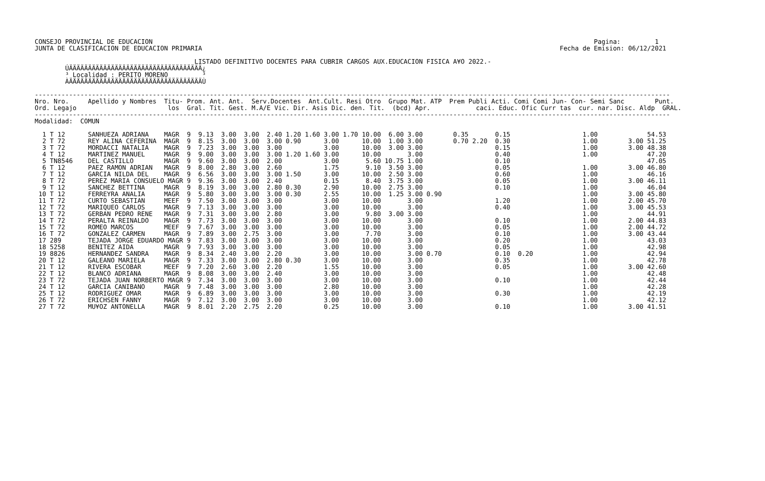CONSEJO PROVINCIAL DE EDUCACION                                                                                                                    Pagina:         1
JUNTA DE CLASIFICACION DE EDUCACION PRIMARIA                                                                                              Fecha de Emision: 06/12/2021

                                          LISTADO DEFINITIVO DOCENTES PARA CUBRIR CARGOS AUX.EDUCACION FISICA A¥O 2022.-
        ÚÄÄÄÄÄÄÄÄÄÄÄÄÄÄÄÄÄÄÄÄÄÄÄÄÄÄÄÄÄÄÄÄÄÄÄ¿
        ³ Localidad : PERITO MORENO         ³
        ÀÄÄÄÄÄÄÄÄÄÄÄÄÄÄÄÄÄÄÄÄÄÄÄÄÄÄÄÄÄÄÄÄÄÄÄÙ

-----------------------------------------------------------------------------------------------------------------------------------------------------------------------
Nro. Nro.     Apellido y Nombres  Titu- Prom. Ant. Ant.  Serv.Docentes  Ant.Cult. Resi Otro  Grupo Mat. ATP  Prem Publi Acti. Comi Comi Jun- Con- Semi Sanc        Punt.
Ord. Legajo                        los  Gral. Tit. Gest. M.A/E Vic. Dir. Asis Dic. den. Tit.  (bcd) Apr.            caci. Educ. Ofic Curr tas  cur. nar. Disc. Aldp  GRAL.
-----------------------------------------------------------------------------------------------------------------------------------------------------------------------
Modalidad:  COMUN

  1 T 12      SANHUEZA ADRIANA    MAGR  9  9.13  3.00  3.00  2.40 1.20 1.60 3.00 1.70 10.00  6.00 3.00        0.35       0.15                   1.00             54.53
  2 T 72      REY ALINA CEFERINA  MAGR  9  8.15  3.00  3.00  3.00 0.90      3.00      10.00  1.00 3.00        0.70 2.20  0.30                   1.00        3.00 51.25
  3 T 72      MORDACCI NATALIA    MAGR  9  7.23  3.00  3.00  3.00           3.00      10.00  3.00 3.00                   0.15                   1.00        3.00 48.38
  4 T 12      MARTINEZ MANUEL     MAGR  9  9.00  3.00  3.00  3.00 1.20 1.60 3.00      10.00       3.00                   0.40                   1.00             47.20
  5 TN8546    DEL CASTILLO        MAGR  9  9.60  3.00  3.00  2.00           3.00       5.60 10.75 1.00                   0.10                                    47.05
  6 T 12      PAEZ RAMON ADRIAN   MAGR  9  8.00  2.80  3.00  2.60           1.75       9.10  3.50 3.00                   0.05                   1.00        3.00 46.80
  7 T 12      GARCIA NILDA DEL    MAGR  9  6.56  3.00  3.00  3.00 1.50      3.00      10.00  2.50 3.00                   0.60                   1.00             46.16
  8 T 72      PEREZ MARIA CONSUELO MAGR 9  9.36  3.00  3.00  2.40           0.15       8.40  3.75 3.00                   0.05                   1.00        3.00 46.11
  9 T 12      SANCHEZ BETTINA     MAGR  9  8.19  3.00  3.00  2.80 0.30      2.90      10.00  2.75 3.00                   0.10                   1.00             46.04
 10 T 12      FERREYRA ANALIA     MAGR  9  5.80  3.00  3.00  3.00 0.30      2.55      10.00  1.25 3.00 0.90                                     1.00        3.00 45.80
 11 T 72      CURTO SEBASTIAN     MEEF  9  7.50  3.00  3.00  3.00           3.00      10.00       3.00                   1.20                   1.00        2.00 45.70
 12 T 72      MARIQUEO CARLOS     MAGR  9  7.13  3.00  3.00  3.00           3.00      10.00       3.00                   0.40                   1.00        3.00 45.53
 13 T 72      GERBAN PEDRO RENE   MAGR  9  7.31  3.00  3.00  2.80           3.00       9.80  3.00 3.00                                          1.00             44.91
 14 T 72      PERALTA REINALDO    MAGR  9  7.73  3.00  3.00  3.00           3.00      10.00       3.00                   0.10                   1.00        2.00 44.83
 15 T 72      ROMEO MARCOS        MEEF  9  7.67  3.00  3.00  3.00           3.00      10.00       3.00                   0.05                   1.00        2.00 44.72
 16 T 72      GONZALEZ CARMEN     MAGR  9  7.89  3.00  2.75  3.00           3.00       7.70       3.00                   0.10                   1.00        3.00 43.44
 17 289       TEJADA JORGE EDUARDO MAGR 9  7.83  3.00  3.00  3.00           3.00      10.00       3.00                   0.20                   1.00             43.03
 18 5258      BENITEZ AIDA        MAGR  9  7.93  3.00  3.00  3.00           3.00      10.00       3.00                   0.05                   1.00             42.98
 19 8826      HERNANDEZ SANDRA    MAGR  9  8.34  2.40  3.00  2.20           3.00      10.00       3.00 0.70              0.10  0.20             1.00             42.94
 20 T 12      GALEANO MARIELA     MAGR  9  7.33  3.00  3.00  2.80 0.30      3.00      10.00       3.00                   0.35                   1.00             42.78
 21 T 12      RIVERA ESCOBAR      MEEF  9  7.20  2.60  3.00  2.20           1.55      10.00       3.00                   0.05                   1.00        3.00 42.60
 22 T 12      BLANCO ADRIANA      MAGR  9  8.08  3.00  3.00  2.40           3.00      10.00       3.00                                          1.00             42.48
 23 T 72      TEJADA JUAN NORBERTO MAGR 9  7.34  3.00  3.00  3.00           3.00      10.00       3.00                   0.10                   1.00             42.44
 24 T 12      GARCIA CANIBANO     MAGR  9  7.48  3.00  3.00  3.00           2.80      10.00       3.00                                          1.00             42.28
 25 T 12      RODRIGUEZ OMAR      MAGR  9  6.89  3.00  3.00  3.00           3.00      10.00       3.00                   0.30                   1.00             42.19
 26 T 72      ERICHSEN FANNY      MAGR  9  7.12  3.00  3.00  3.00           3.00      10.00       3.00                                          1.00             42.12
 27 T 72      MU¥OZ ANTONELLA     MAGR  9  8.01  2.20  2.75  2.20           0.25      10.00       3.00                   0.10                   1.00        3.00 41.51